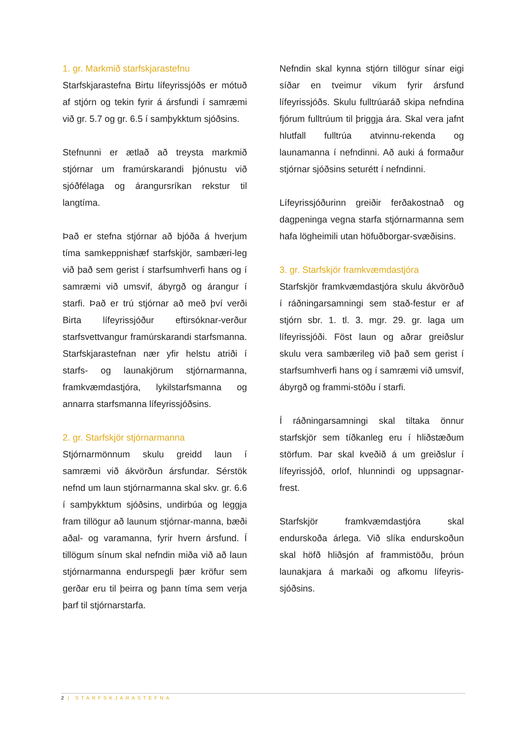1. gr. Markmið starfskjarastefnu
Starfskjarastefna Birtu lífeyrissjóðs er mótuð af stjórn og tekin fyrir á ársfundi í samræmi við gr. 5.7 og gr. 6.5 í samþykktum sjóðsins.
Stefnunni er ætlað að treysta markmið stjórnar um framúrskarandi þjónustu við sjóðfélaga og árangursríkan rekstur til langtíma.
Það er stefna stjórnar að bjóða á hverjum tíma samkeppnishæf starfskjör, sambæri-leg við það sem gerist í starfsumhverfi hans og í samræmi við umsvif, ábyrgð og árangur í starfi. Það er trú stjórnar að með því verði Birta lífeyrissjóður eftirsóknar-verður starfsvettvangur framúrskarandi starfsmanna. Starfskjarastefnan nær yfir helstu atriði í starfs- og launakjörum stjórnarmanna, framkvæmdastjóra, lykilstarfsmanna og annarra starfsmanna lífeyrissjóðsins.
2. gr. Starfskjör stjórnarmanna
Stjórnarmönnum skulu greidd laun í samræmi við ákvörðun ársfundar. Sérstök nefnd um laun stjórnarmanna skal skv. gr. 6.6 í samþykktum sjóðsins, undirbúa og leggja fram tillögur að launum stjórnar-manna, bæði aðal- og varamanna, fyrir hvern ársfund. Í tillögum sínum skal nefndin miða við að laun stjórnarmanna endurspegli þær kröfur sem gerðar eru til þeirra og þann tíma sem verja þarf til stjórnarstarfa.
Nefndin skal kynna stjórn tillögur sínar eigi síðar en tveimur vikum fyrir ársfund lífeyrissjóðs. Skulu fulltrúaráð skipa nefndina fjórum fulltrúum til þriggja ára. Skal vera jafnt hlutfall fulltrúa atvinnu-rekenda og launamanna í nefndinni. Að auki á formaður stjórnar sjóðsins seturétt í nefndinni.
Lífeyrissjóðurinn greiðir ferðakostnað og dagpeninga vegna starfa stjórnarmanna sem hafa lögheimili utan höfuðborgar-svæðisins.
3. gr. Starfskjör framkvæmdastjóra
Starfskjör framkvæmdastjóra skulu ákvörðuð í ráðningarsamningi sem stað-festur er af stjórn sbr. 1. tl. 3. mgr. 29. gr. laga um lífeyrissjóði. Föst laun og aðrar greiðslur skulu vera sambærileg við það sem gerist í starfsumhverfi hans og í samræmi við umsvif, ábyrgð og frammi-stöðu í starfi.
Í ráðningarsamningi skal tiltaka önnur starfskjör sem tíðkanleg eru í hliðstæðum störfum. Þar skal kveðið á um greiðslur í lífeyrissjóð, orlof, hlunnindi og uppsagnar-frest.
Starfskjör framkvæmdastjóra skal endurskoða árlega. Við slíka endurskoðun skal höfð hliðsjón af frammistöðu, þróun launakjara á markaði og afkomu lífeyris-sjóðsins.
2 | STARFSKJARASTEFNA